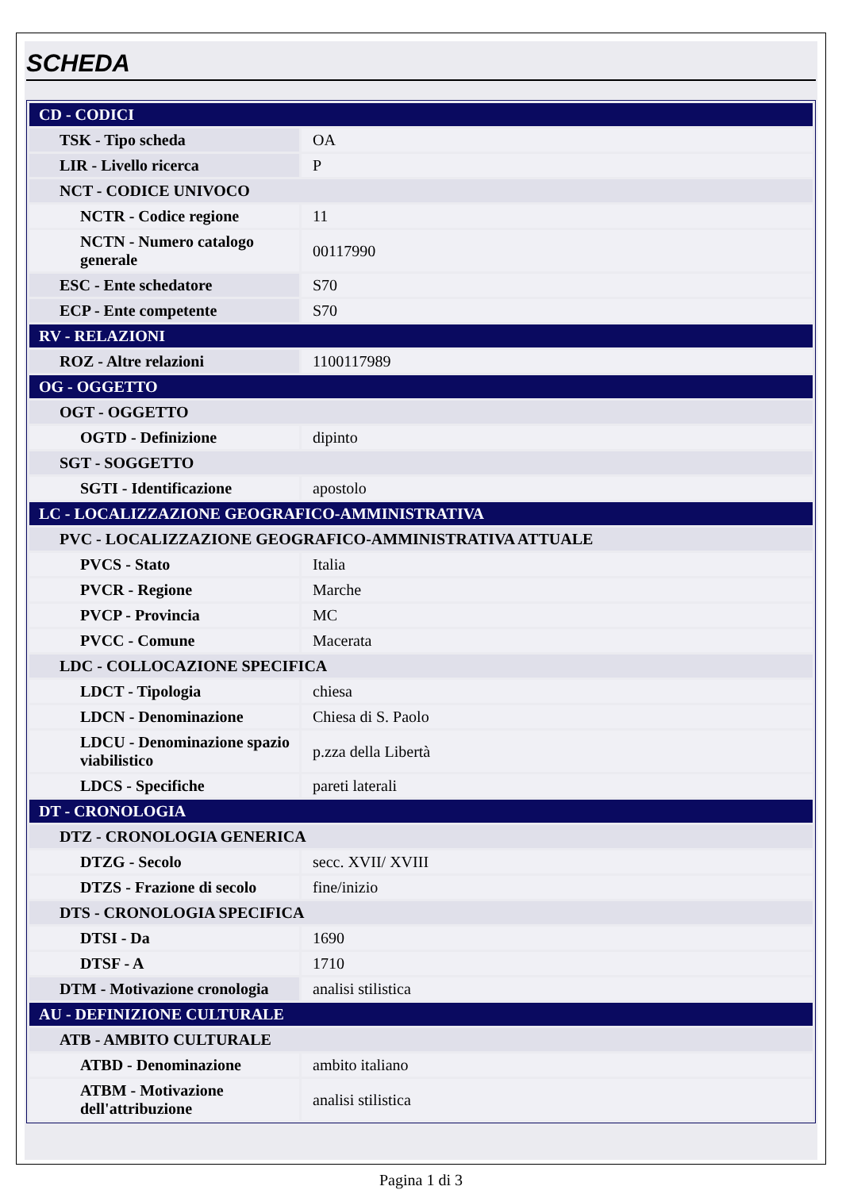SCHEDA
| CD - CODICI | |
| TSK - Tipo scheda | OA |
| LIR - Livello ricerca | P |
| NCT - CODICE UNIVOCO | |
| NCTR - Codice regione | 11 |
| NCTN - Numero catalogo generale | 00117990 |
| ESC - Ente schedatore | S70 |
| ECP - Ente competente | S70 |
| RV - RELAZIONI | |
| ROZ - Altre relazioni | 1100117989 |
| OG - OGGETTO | |
| OGT - OGGETTO | |
| OGTD - Definizione | dipinto |
| SGT - SOGGETTO | |
| SGTI - Identificazione | apostolo |
| LC - LOCALIZZAZIONE GEOGRAFICO-AMMINISTRATIVA | |
| PVC - LOCALIZZAZIONE GEOGRAFICO-AMMINISTRATIVA ATTUALE | |
| PVCS - Stato | Italia |
| PVCR - Regione | Marche |
| PVCP - Provincia | MC |
| PVCC - Comune | Macerata |
| LDC - COLLOCAZIONE SPECIFICA | |
| LDCT - Tipologia | chiesa |
| LDCN - Denominazione | Chiesa di S. Paolo |
| LDCU - Denominazione spazio viabilistico | p.zza della Libertà |
| LDCS - Specifiche | pareti laterali |
| DT - CRONOLOGIA | |
| DTZ - CRONOLOGIA GENERICA | |
| DTZG - Secolo | secc. XVII/ XVIII |
| DTZS - Frazione di secolo | fine/inizio |
| DTS - CRONOLOGIA SPECIFICA | |
| DTSI - Da | 1690 |
| DTSF - A | 1710 |
| DTM - Motivazione cronologia | analisi stilistica |
| AU - DEFINIZIONE CULTURALE | |
| ATB - AMBITO CULTURALE | |
| ATBD - Denominazione | ambito italiano |
| ATBM - Motivazione dell'attribuzione | analisi stilistica |
Pagina 1 di 3